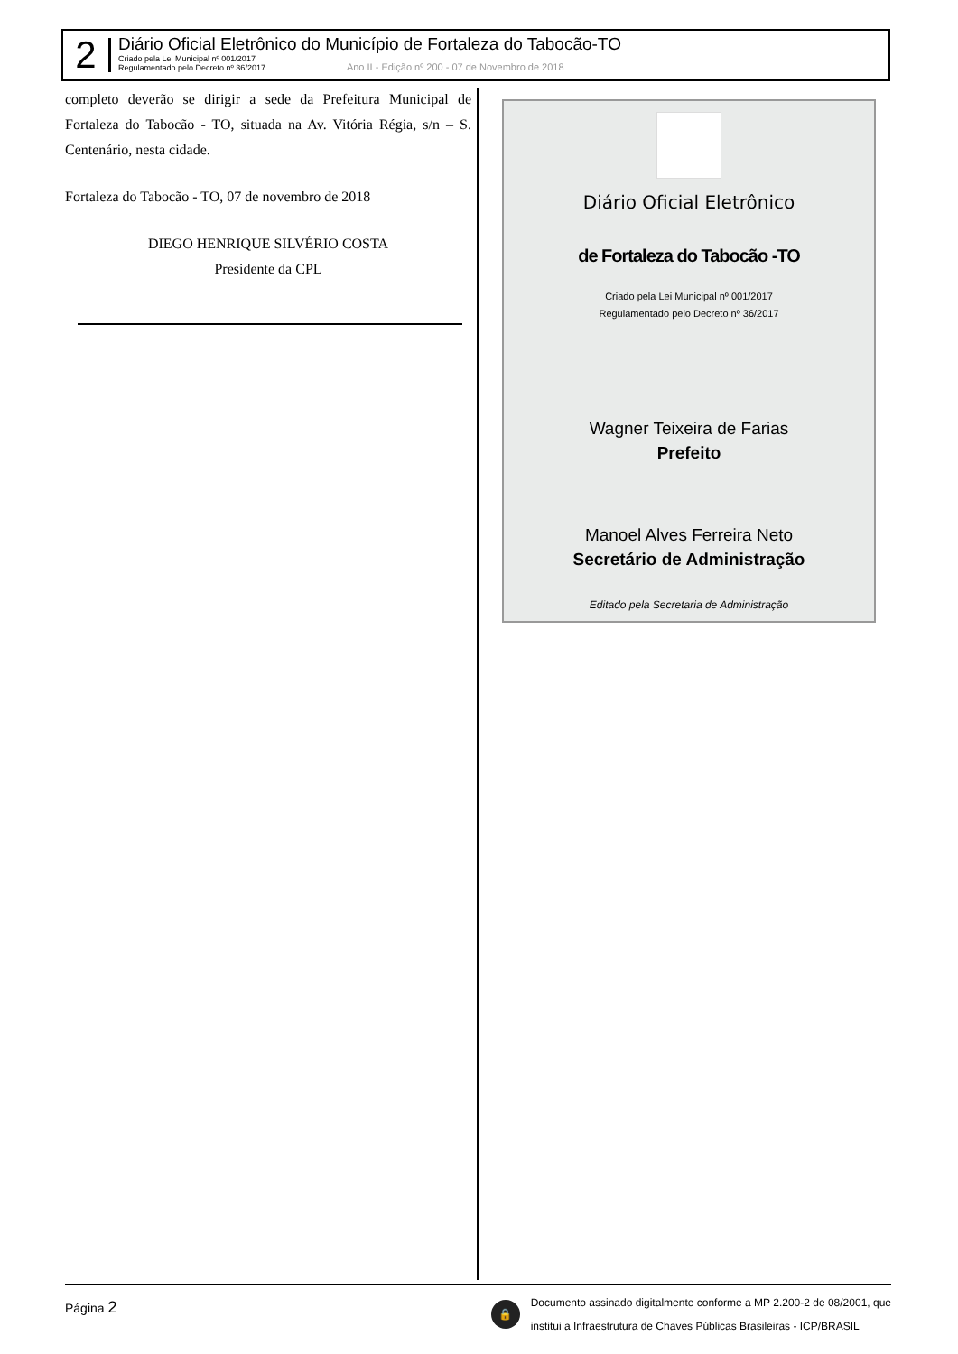2
Diário Oficial Eletrônico do Município de Fortaleza do Tabocão-TO
Criado pela Lei Municipal nº 001/2017
Regulamentado pelo Decreto nº 36/2017
Ano II - Edição nº 200 - 07 de Novembro de 2018
completo deverão se dirigir a sede da Prefeitura Municipal de Fortaleza do Tabocão - TO, situada na Av. Vitória Régia, s/n – S. Centenário, nesta cidade.
Fortaleza do Tabocão - TO, 07 de novembro de 2018
DIEGO HENRIQUE SILVÉRIO COSTA
Presidente da CPL
Diário Oficial Eletrônico
de Fortaleza do Tabocão -TO
Criado pela Lei Municipal nº 001/2017
Regulamentado pelo Decreto nº 36/2017
Wagner Teixeira de Farias
Prefeito
Manoel Alves Ferreira Neto
Secretário de Administração
Editado pela Secretaria de Administração
Página 2
🔒
Documento assinado digitalmente conforme a MP 2.200-2 de 08/2001, que
institui a Infraestrutura de Chaves Públicas Brasileiras - ICP/BRASIL